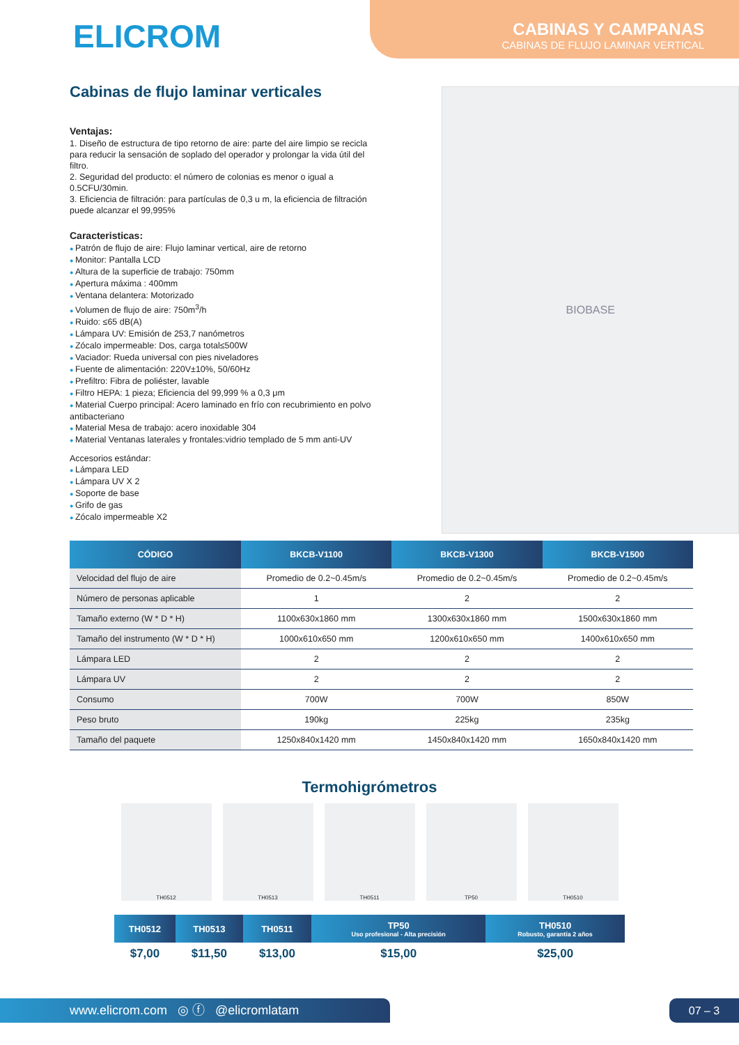ELICROM
CABINAS Y CAMPANAS
CABINAS DE FLUJO LAMINAR VERTICAL
Cabinas de flujo laminar verticales
Ventajas:
1. Diseño de estructura de tipo retorno de aire: parte del aire limpio se recicla para reducir la sensación de soplado del operador y prolongar la vida útil del filtro.
2. Seguridad del producto: el número de colonias es menor o igual a 0.5CFU/30min.
3. Eficiencia de filtración: para partículas de 0,3 u m, la eficiencia de filtración puede alcanzar el 99,995%
Caracteristicas:
Patrón de flujo de aire: Flujo laminar vertical, aire de retorno
Monitor: Pantalla LCD
Altura de la superficie de trabajo: 750mm
Apertura máxima : 400mm
Ventana delantera: Motorizado
Volumen de flujo de aire: 750m<sup>3</sup>/h
Ruido: ≤65 dB(A)
Lámpara UV: Emisión de 253,7 nanómetros
Zócalo impermeable: Dos, carga total≤500W
Vaciador: Rueda universal con pies niveladores
Fuente de alimentación: 220V±10%, 50/60Hz
Prefiltro: Fibra de poliéster, lavable
Filtro HEPA: 1 pieza; Eficiencia del 99,999 % a 0,3 μm
Material Cuerpo principal: Acero laminado en frío con recubrimiento en polvo antibacteriano
Material Mesa de trabajo: acero inoxidable 304
Material Ventanas laterales y frontales:vidrio templado de 5 mm anti-UV
Accesorios estándar:
Lámpara LED
Lámpara UV X 2
Soporte de base
Grifo de gas
Zócalo impermeable X2
BIOBASE
| CÓDIGO | BKCB-V1100 | BKCB-V1300 | BKCB-V1500 |
| --- | --- | --- | --- |
| Velocidad del flujo de aire | Promedio de 0.2~0.45m/s | Promedio de 0.2~0.45m/s | Promedio de 0.2~0.45m/s |
| Número de personas aplicable | 1 | 2 | 2 |
| Tamaño externo (W * D * H) | 1100x630x1860 mm | 1300x630x1860 mm | 1500x630x1860 mm |
| Tamaño del instrumento (W * D * H) | 1000x610x650 mm | 1200x610x650 mm | 1400x610x650 mm |
| Lámpara LED | 2 | 2 | 2 |
| Lámpara UV | 2 | 2 | 2 |
| Consumo | 700W | 700W | 850W |
| Peso bruto | 190kg | 225kg | 235kg |
| Tamaño del paquete | 1250x840x1420 mm | 1450x840x1420 mm | 1650x840x1420 mm |
Termohigrómetros
TH0512 TH0513 TH0511 TP50 TH0510
| TH0512 | TH0513 | TH0511 | TP50 Uso profesional - Alta precisión | TH0510 Robusto, garantía 2 años |
| --- | --- | --- | --- | --- |
| $7,00 | $11,50 | $13,00 | $15,00 | $25,00 |
www.elicrom.com ◎ ⓕ @elicromlatam 07 – 3